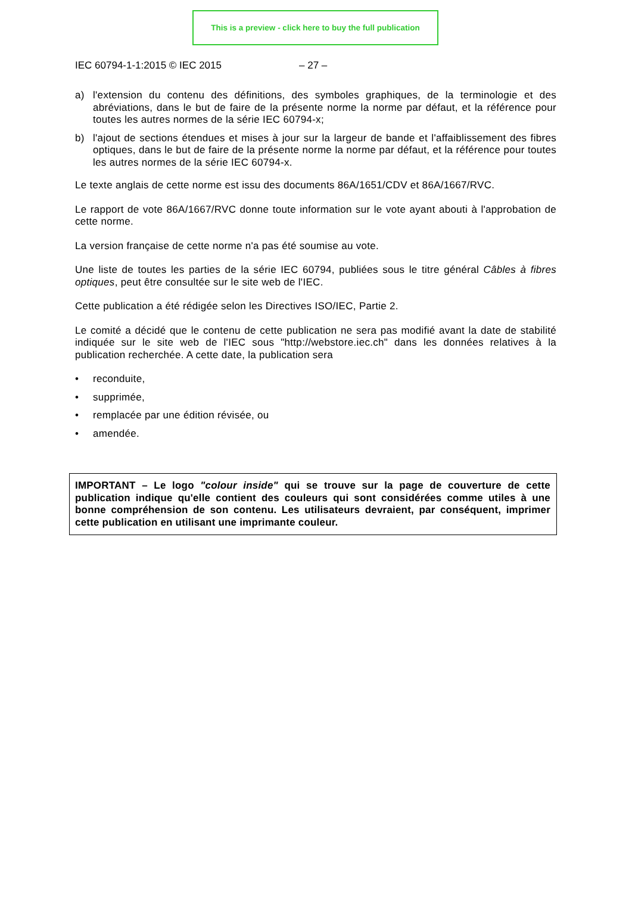This is a preview - click here to buy the full publication
IEC 60794-1-1:2015 © IEC 2015 – 27 –
a) l'extension du contenu des définitions, des symboles graphiques, de la terminologie et des abréviations, dans le but de faire de la présente norme la norme par défaut, et la référence pour toutes les autres normes de la série IEC 60794-x;
b) l'ajout de sections étendues et mises à jour sur la largeur de bande et l'affaiblissement des fibres optiques, dans le but de faire de la présente norme la norme par défaut, et la référence pour toutes les autres normes de la série IEC 60794-x.
Le texte anglais de cette norme est issu des documents 86A/1651/CDV et 86A/1667/RVC.
Le rapport de vote 86A/1667/RVC donne toute information sur le vote ayant abouti à l'approbation de cette norme.
La version française de cette norme n'a pas été soumise au vote.
Une liste de toutes les parties de la série IEC 60794, publiées sous le titre général Câbles à fibres optiques, peut être consultée sur le site web de l'IEC.
Cette publication a été rédigée selon les Directives ISO/IEC, Partie 2.
Le comité a décidé que le contenu de cette publication ne sera pas modifié avant la date de stabilité indiquée sur le site web de l'IEC sous "http://webstore.iec.ch" dans les données relatives à la publication recherchée. A cette date, la publication sera
• reconduite,
• supprimée,
• remplacée par une édition révisée, ou
• amendée.
IMPORTANT – Le logo "colour inside" qui se trouve sur la page de couverture de cette publication indique qu'elle contient des couleurs qui sont considérées comme utiles à une bonne compréhension de son contenu. Les utilisateurs devraient, par conséquent, imprimer cette publication en utilisant une imprimante couleur.